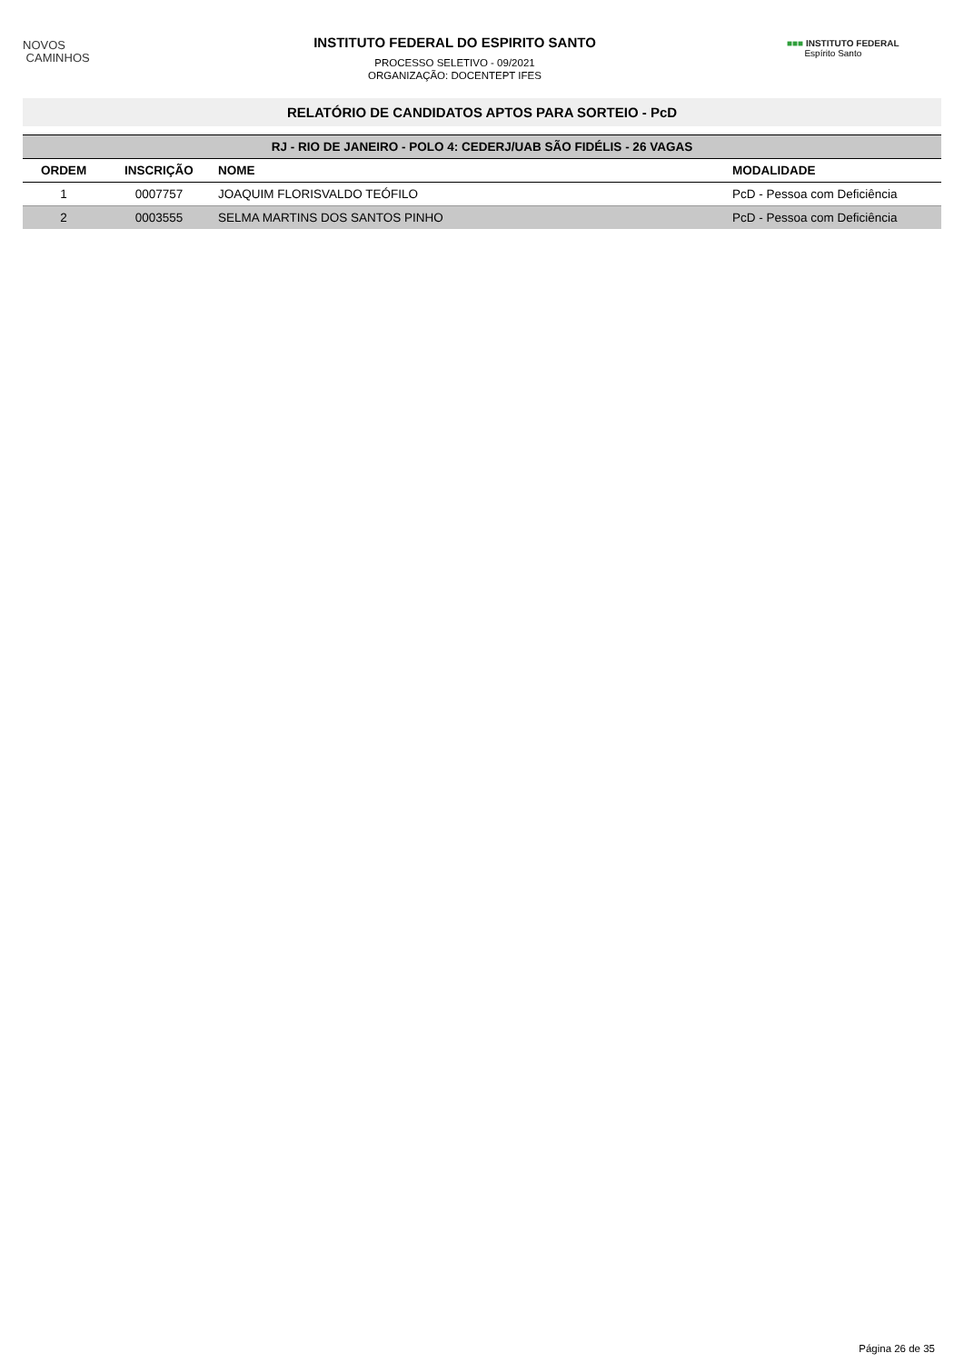NOVOS
CAMINHOS
INSTITUTO FEDERAL DO ESPIRITO SANTO
PROCESSO SELETIVO - 09/2021
ORGANIZAÇÃO: DOCENTEPT IFES
■■■ INSTITUTO FEDERAL
Espírito Santo
RELATÓRIO DE CANDIDATOS APTOS PARA SORTEIO - PcD
| RJ - RIO DE JANEIRO - POLO 4: CEDERJ/UAB SÃO FIDÉLIS - 26 VAGAS | | | |
| ORDEM | INSCRIÇÃO | NOME | MODALIDADE |
| 1 | 0007757 | JOAQUIM FLORISVALDO TEÓFILO | PcD - Pessoa com Deficiência |
| 2 | 0003555 | SELMA MARTINS DOS SANTOS PINHO | PcD - Pessoa com Deficiência |
Página 26 de 35